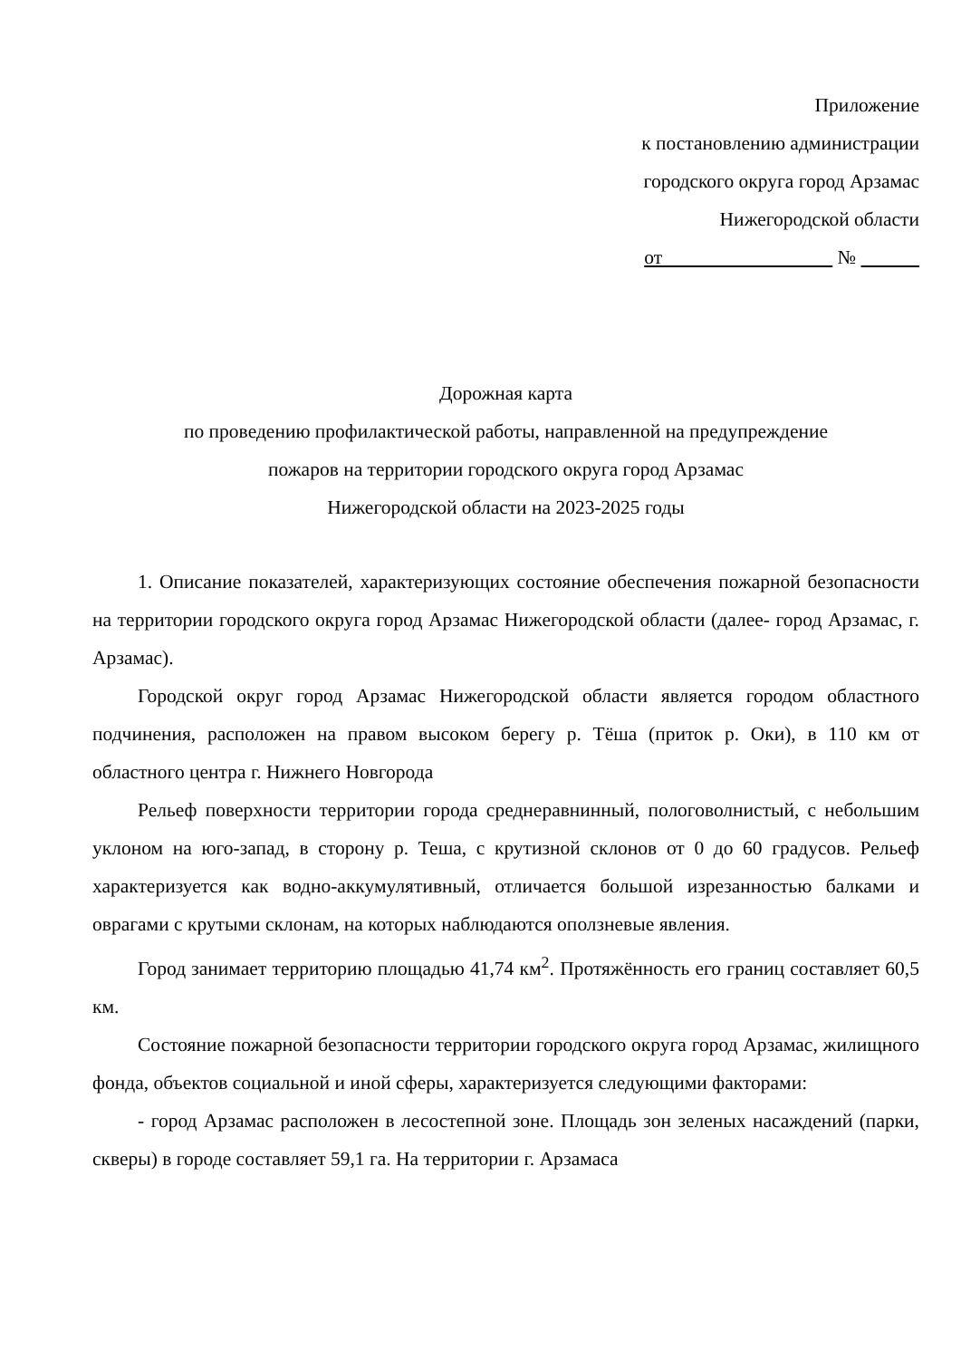Приложение
к постановлению администрации
городского округа город Арзамас
Нижегородской области
от №
Дорожная карта
по проведению профилактической работы, направленной на предупреждение
пожаров на территории городского округа город Арзамас
Нижегородской области на 2023-2025 годы
1. Описание показателей, характеризующих состояние обеспечения пожарной безопасности на территории городского округа город Арзамас Нижегородской области (далее- город Арзамас, г. Арзамас).
Городской округ город Арзамас Нижегородской области является городом областного подчинения, расположен на правом высоком берегу р. Тёша (приток р. Оки), в 110 км от областного центра г. Нижнего Новгорода
Рельеф поверхности территории города среднеравнинный, пологоволнистый, с небольшим уклоном на юго-запад, в сторону р. Теша, с крутизной склонов от 0 до 60 градусов. Рельеф характеризуется как водно-аккумулятивный, отличается большой изрезанностью балками и оврагами с крутыми склонам, на которых наблюдаются оползневые явления.
Город занимает территорию площадью 41,74 км<sup>2</sup>. Протяжённость его границ составляет 60,5 км.
Состояние пожарной безопасности территории городского округа город Арзамас, жилищного фонда, объектов социальной и иной сферы, характеризуется следующими факторами:
- город Арзамас расположен в лесостепной зоне. Площадь зон зеленых насаждений (парки, скверы) в городе составляет 59,1 га. На территории г. Арзамаса